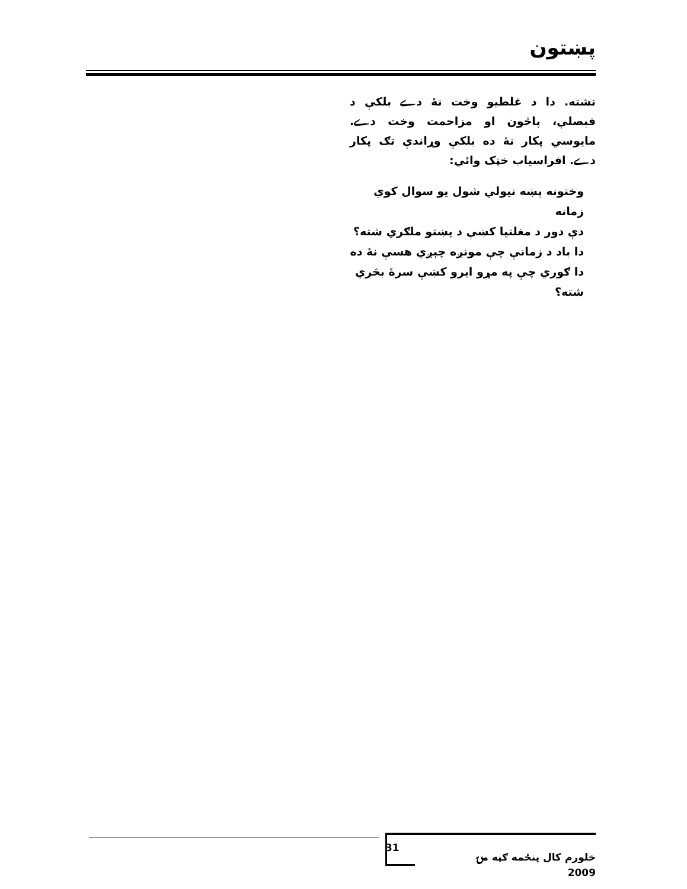پښتون
نشته. دا د غلطیو وخت نهٔ دے بلکې د فېصلې، پاڅون او مزاحمت وخت دے. مایوسي پکار نهٔ ده بلکې وړاندې تګ پکار دے. افراسیاب خټک وائي:
وختونه پښه نیولي شول یو سوال کوي زمانه
دې دور د مغلتیا کښې د پښتو ملګري شته؟
دا باد د زمانې چې مونږه چېږي هسې نهٔ ده
دا ګوري چې په مړو ایرو کښې سرهٔ بڅري شته؟
خلورم کال پنځمه ګڼه مۍ 2009 31